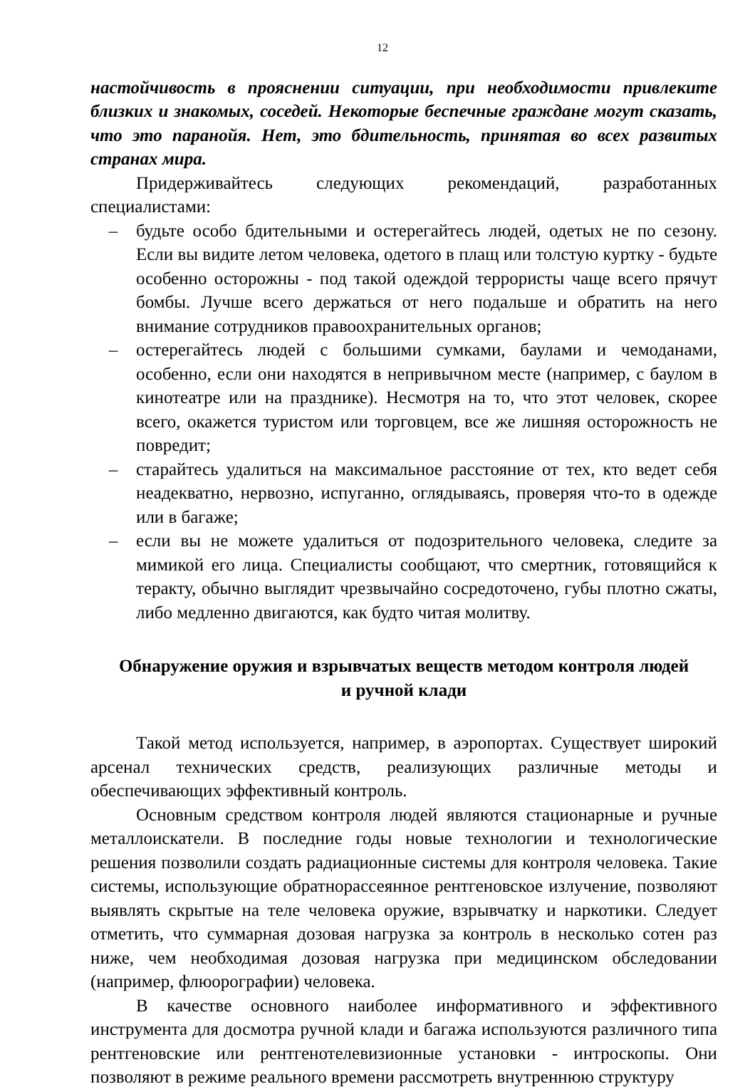12
настойчивость в прояснении ситуации, при необходимости привлеките близких и знакомых, соседей. Некоторые беспечные граждане могут сказать, что это паранойя. Нет, это бдительность, принятая во всех развитых странах мира.
Придерживайтесь следующих рекомендаций, разработанных специалистами:
– будьте особо бдительными и остерегайтесь людей, одетых не по сезону. Если вы видите летом человека, одетого в плащ или толстую куртку - будьте особенно осторожны - под такой одеждой террористы чаще всего прячут бомбы. Лучше всего держаться от него подальше и обратить на него внимание сотрудников правоохранительных органов;
– остерегайтесь людей с большими сумками, баулами и чемоданами, особенно, если они находятся в непривычном месте (например, с баулом в кинотеатре или на празднике). Несмотря на то, что этот человек, скорее всего, окажется туристом или торговцем, все же лишняя осторожность не повредит;
– старайтесь удалиться на максимальное расстояние от тех, кто ведет себя неадекватно, нервозно, испуганно, оглядываясь, проверяя что-то в одежде или в багаже;
– если вы не можете удалиться от подозрительного человека, следите за мимикой его лица. Специалисты сообщают, что смертник, готовящийся к теракту, обычно выглядит чрезвычайно сосредоточено, губы плотно сжаты, либо медленно двигаются, как будто читая молитву.
Обнаружение оружия и взрывчатых веществ методом контроля людей
и ручной клади
Такой метод используется, например, в аэропортах. Существует широкий арсенал технических средств, реализующих различные методы и обеспечивающих эффективный контроль.
Основным средством контроля людей являются стационарные и ручные металлоискатели. В последние годы новые технологии и технологические решения позволили создать радиационные системы для контроля человека. Такие системы, использующие обратнорассеянное рентгеновское излучение, позволяют выявлять скрытые на теле человека оружие, взрывчатку и наркотики. Следует отметить, что суммарная дозовая нагрузка за контроль в несколько сотен раз ниже, чем необходимая дозовая нагрузка при медицинском обследовании (например, флюорографии) человека.
В качестве основного наиболее информативного и эффективного инструмента для досмотра ручной клади и багажа используются различного типа рентгеновские или рентгенотелевизионные установки - интроскопы. Они позволяют в режиме реального времени рассмотреть внутреннюю структуру